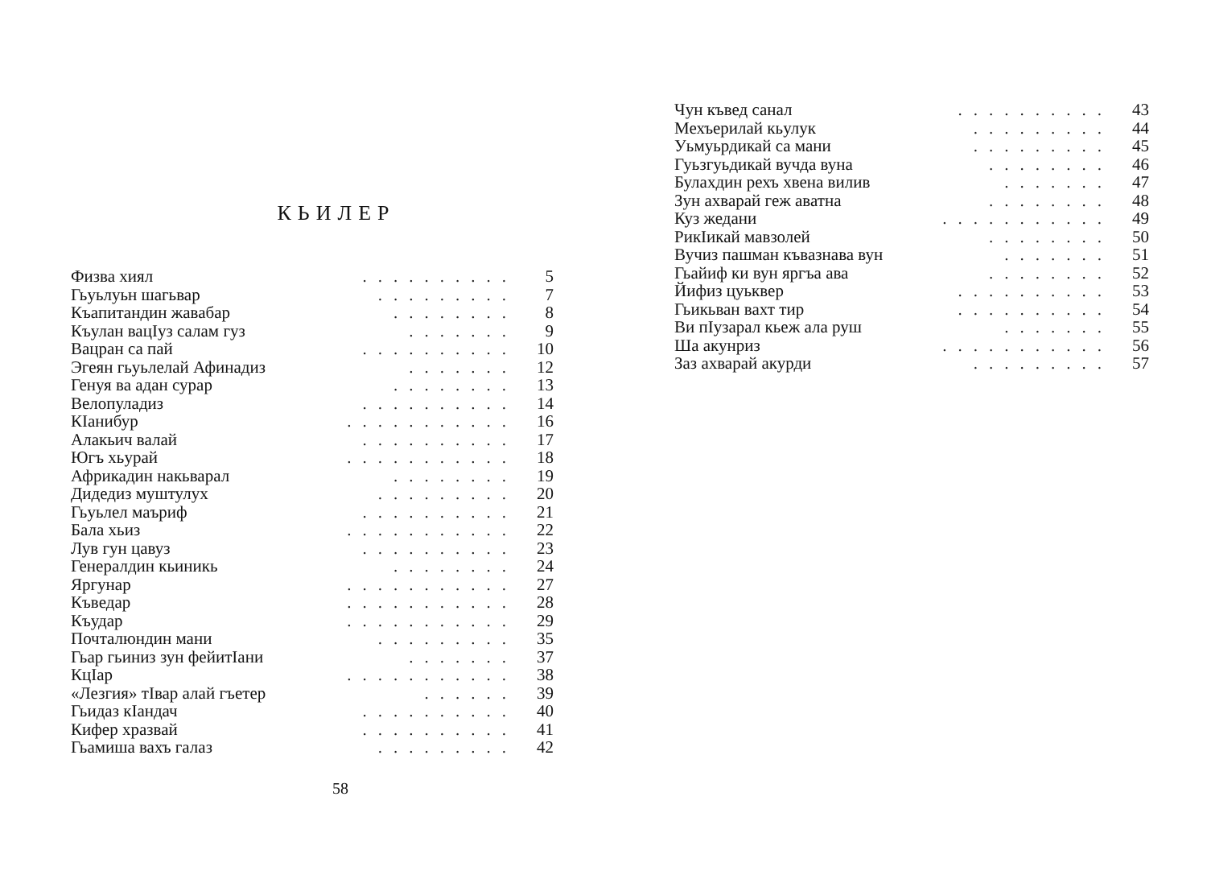КЬИЛЕР
| Физва хиял | .......... | 5 |
| Гьуьлуьн шагьвар | ......... | 7 |
| Къапитандин жавабар | ........ | 8 |
| Къулан вацIуз салам гуз | ....... | 9 |
| Вацран са пай | .......... | 10 |
| Эгеян гьуьлелай Афинадиз | ....... | 12 |
| Генуя ва адан сурар | ........ | 13 |
| Велопуладиз | .......... | 14 |
| КIанибур | ........... | 16 |
| Алакьич валай | .......... | 17 |
| Югъ хьурай | ........... | 18 |
| Африкадин накьварал | ........ | 19 |
| Дидедиз муштулух | ......... | 20 |
| Гьуьлел маъриф | .......... | 21 |
| Бала хьиз | ........... | 22 |
| Лув гун цавуз | .......... | 23 |
| Генералдин кьиникь | ........ | 24 |
| Яргунар | ........... | 27 |
| Къведар | ........... | 28 |
| Къудар | ........... | 29 |
| Почталюндин мани | ......... | 35 |
| Гьар гьиниз зун фейитIани | ....... | 37 |
| КцIар | ........... | 38 |
| «Лезгия» тIвар алай гъетер | ...... | 39 |
| Гьидаз кIандач | .......... | 40 |
| Кифер хразвай | .......... | 41 |
| Гьамиша вахъ галаз | ......... | 42 |
58
| Чун къвед санал | .......... | 43 |
| Мехъерилай кьулук | ......... | 44 |
| Уьмуьрдикай са мани | ......... | 45 |
| Гуьзгуьдикай вучда вуна | ........ | 46 |
| Булахдин рехъ хвена вилив | ....... | 47 |
| Зун ахварай геж аватна | ........ | 48 |
| Куз жедани | ........... | 49 |
| РикIикай мавзолей | ........ | 50 |
| Вучиз пашман къвазнава вун | ....... | 51 |
| Гьайиф ки вун яргъа ава | ........ | 52 |
| Йифиз цуьквер | .......... | 53 |
| Гьикьван вахт тир | .......... | 54 |
| Ви пIузарал кьеж ала руш | ....... | 55 |
| Ша акунриз | ........... | 56 |
| Заз ахварай акурди | ......... | 57 |